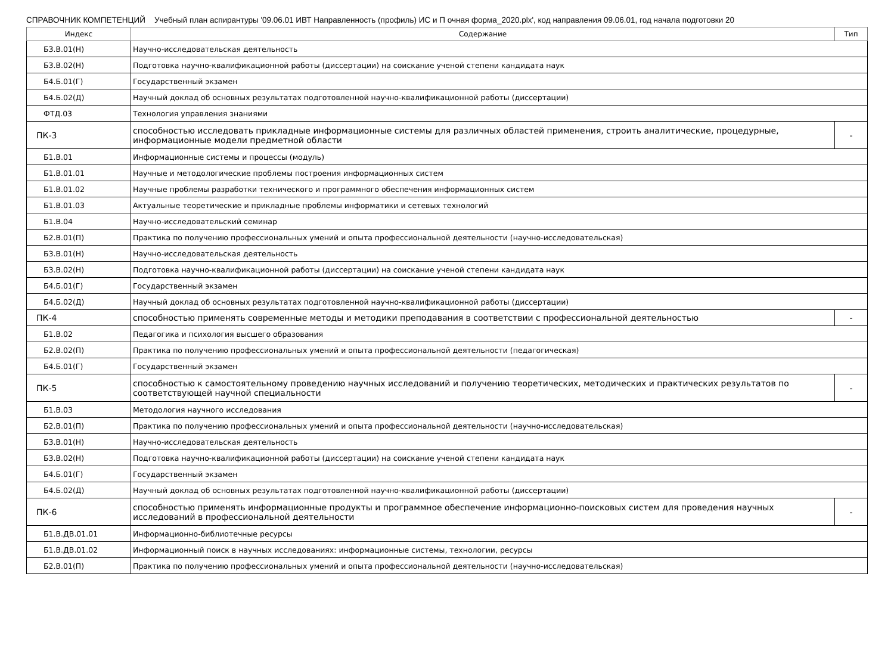СПРАВОЧНИК КОМПЕТЕНЦИЙ Учебный план аспирантуры '09.06.01 ИВТ Направленность (профиль) ИС и П очная форма_2020.plx', код направления 09.06.01, год начала подготовки 20
| Индекс | Содержание | Тип |
| --- | --- | --- |
| Б3.В.01(Н) | Научно-исследовательская деятельность | |
| Б3.В.02(Н) | Подготовка научно-квалификационной работы (диссертации) на соискание ученой степени кандидата наук | |
| Б4.Б.01(Г) | Государственный экзамен | |
| Б4.Б.02(Д) | Научный доклад об основных результатах подготовленной научно-квалификационной работы (диссертации) | |
| ФТД.03 | Технология управления знаниями | |
| ПК-3 | способностью исследовать прикладные информационные системы для различных областей применения, строить аналитические, процедурные, информационные модели предметной области | - |
| Б1.В.01 | Информационные системы и процессы (модуль) | |
| Б1.В.01.01 | Научные и методологические проблемы построения информационных систем | |
| Б1.В.01.02 | Научные проблемы разработки технического и программного обеспечения информационных систем | |
| Б1.В.01.03 | Актуальные теоретические и прикладные проблемы информатики и сетевых технологий | |
| Б1.В.04 | Научно-исследовательский семинар | |
| Б2.В.01(П) | Практика по получению профессиональных умений и опыта профессиональной деятельности (научно-исследовательская) | |
| Б3.В.01(Н) | Научно-исследовательская деятельность | |
| Б3.В.02(Н) | Подготовка научно-квалификационной работы (диссертации) на соискание ученой степени кандидата наук | |
| Б4.Б.01(Г) | Государственный экзамен | |
| Б4.Б.02(Д) | Научный доклад об основных результатах подготовленной научно-квалификационной работы (диссертации) | |
| ПК-4 | способностью применять современные методы и методики преподавания в соответствии с профессиональной деятельностью | - |
| Б1.В.02 | Педагогика и психология высшего образования | |
| Б2.В.02(П) | Практика по получению профессиональных умений и опыта профессиональной деятельности (педагогическая) | |
| Б4.Б.01(Г) | Государственный экзамен | |
| ПК-5 | способностью к самостоятельному проведению научных исследований и получению теоретических, методических и практических результатов по соответствующей научной специальности | - |
| Б1.В.03 | Методология научного исследования | |
| Б2.В.01(П) | Практика по получению профессиональных умений и опыта профессиональной деятельности (научно-исследовательская) | |
| Б3.В.01(Н) | Научно-исследовательская деятельность | |
| Б3.В.02(Н) | Подготовка научно-квалификационной работы (диссертации) на соискание ученой степени кандидата наук | |
| Б4.Б.01(Г) | Государственный экзамен | |
| Б4.Б.02(Д) | Научный доклад об основных результатах подготовленной научно-квалификационной работы (диссертации) | |
| ПК-6 | способностью применять информационные продукты и программное обеспечение информационно-поисковых систем для проведения научных исследований в профессиональной деятельности | - |
| Б1.В.ДВ.01.01 | Информационно-библиотечные ресурсы | |
| Б1.В.ДВ.01.02 | Информационный поиск в научных исследованиях: информационные системы, технологии, ресурсы | |
| Б2.В.01(П) | Практика по получению профессиональных умений и опыта профессиональной деятельности (научно-исследовательская) | |